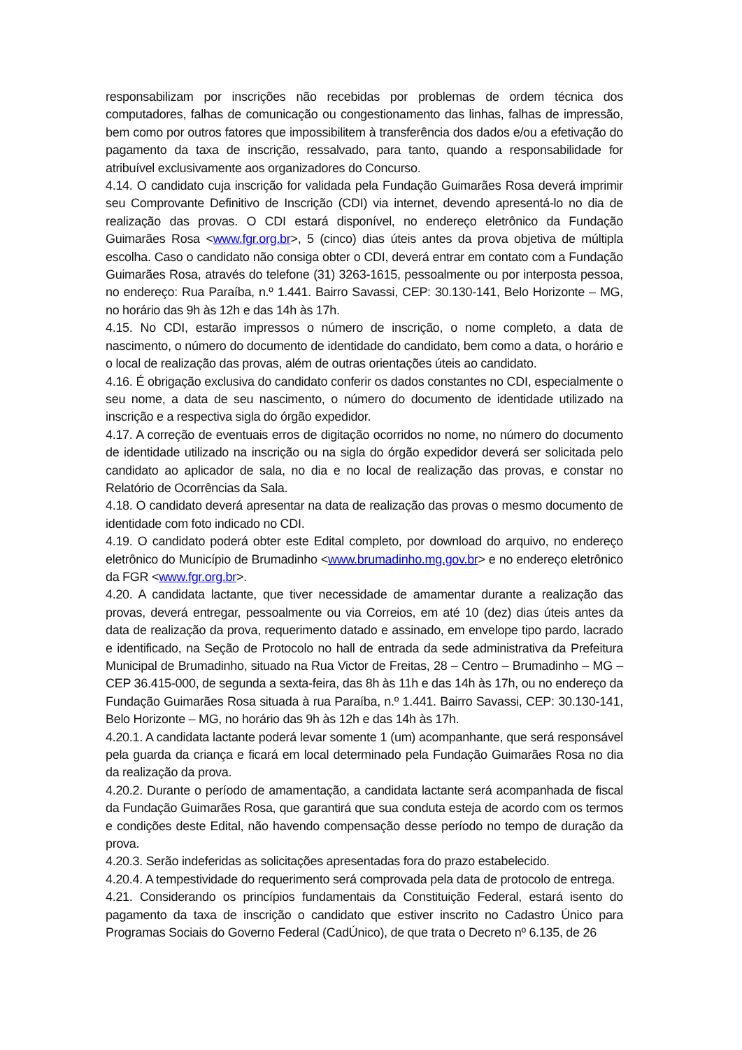responsabilizam por inscrições não recebidas por problemas de ordem técnica dos computadores, falhas de comunicação ou congestionamento das linhas, falhas de impressão, bem como por outros fatores que impossibilitem à transferência dos dados e/ou a efetivação do pagamento da taxa de inscrição, ressalvado, para tanto, quando a responsabilidade for atribuível exclusivamente aos organizadores do Concurso.
4.14. O candidato cuja inscrição for validada pela Fundação Guimarães Rosa deverá imprimir seu Comprovante Definitivo de Inscrição (CDI) via internet, devendo apresentá-lo no dia de realização das provas. O CDI estará disponível, no endereço eletrônico da Fundação Guimarães Rosa <www.fgr.org.br>, 5 (cinco) dias úteis antes da prova objetiva de múltipla escolha. Caso o candidato não consiga obter o CDI, deverá entrar em contato com a Fundação Guimarães Rosa, através do telefone (31) 3263-1615, pessoalmente ou por interposta pessoa, no endereço: Rua Paraíba, n.º 1.441. Bairro Savassi, CEP: 30.130-141, Belo Horizonte – MG, no horário das 9h às 12h e das 14h às 17h.
4.15. No CDI, estarão impressos o número de inscrição, o nome completo, a data de nascimento, o número do documento de identidade do candidato, bem como a data, o horário e o local de realização das provas, além de outras orientações úteis ao candidato.
4.16. É obrigação exclusiva do candidato conferir os dados constantes no CDI, especialmente o seu nome, a data de seu nascimento, o número do documento de identidade utilizado na inscrição e a respectiva sigla do órgão expedidor.
4.17. A correção de eventuais erros de digitação ocorridos no nome, no número do documento de identidade utilizado na inscrição ou na sigla do órgão expedidor deverá ser solicitada pelo candidato ao aplicador de sala, no dia e no local de realização das provas, e constar no Relatório de Ocorrências da Sala.
4.18. O candidato deverá apresentar na data de realização das provas o mesmo documento de identidade com foto indicado no CDI.
4.19. O candidato poderá obter este Edital completo, por download do arquivo, no endereço eletrônico do Município de Brumadinho <www.brumadinho.mg.gov.br> e no endereço eletrônico da FGR <www.fgr.org.br>.
4.20. A candidata lactante, que tiver necessidade de amamentar durante a realização das provas, deverá entregar, pessoalmente ou via Correios, em até 10 (dez) dias úteis antes da data de realização da prova, requerimento datado e assinado, em envelope tipo pardo, lacrado e identificado, na Seção de Protocolo no hall de entrada da sede administrativa da Prefeitura Municipal de Brumadinho, situado na Rua Victor de Freitas, 28 – Centro – Brumadinho – MG – CEP 36.415-000, de segunda a sexta-feira, das 8h às 11h e das 14h às 17h, ou no endereço da Fundação Guimarães Rosa situada à rua Paraíba, n.º 1.441. Bairro Savassi, CEP: 30.130-141, Belo Horizonte – MG, no horário das 9h às 12h e das 14h às 17h.
4.20.1. A candidata lactante poderá levar somente 1 (um) acompanhante, que será responsável pela guarda da criança e ficará em local determinado pela Fundação Guimarães Rosa no dia da realização da prova.
4.20.2. Durante o período de amamentação, a candidata lactante será acompanhada de fiscal da Fundação Guimarães Rosa, que garantirá que sua conduta esteja de acordo com os termos e condições deste Edital, não havendo compensação desse período no tempo de duração da prova.
4.20.3. Serão indeferidas as solicitações apresentadas fora do prazo estabelecido.
4.20.4. A tempestividade do requerimento será comprovada pela data de protocolo de entrega.
4.21. Considerando os princípios fundamentais da Constituição Federal, estará isento do pagamento da taxa de inscrição o candidato que estiver inscrito no Cadastro Único para Programas Sociais do Governo Federal (CadÚnico), de que trata o Decreto nº 6.135, de 26